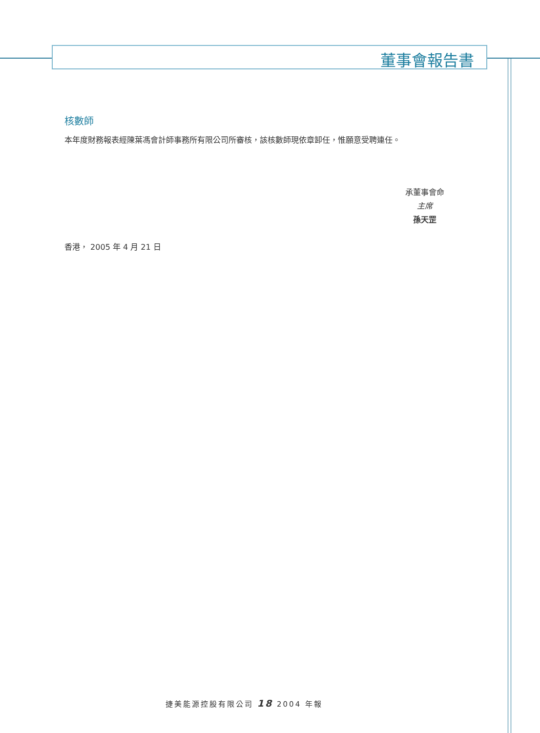董事會報告書
核數師
本年度財務報表經陳葉馮會計師事務所有限公司所審核，該核數師現依章卸任，惟願意受聘連任。
承董事會命
主席
孫天罡
香港， 2005 年 4 月 21 日
捷美能源控股有限公司 18 2004 年報